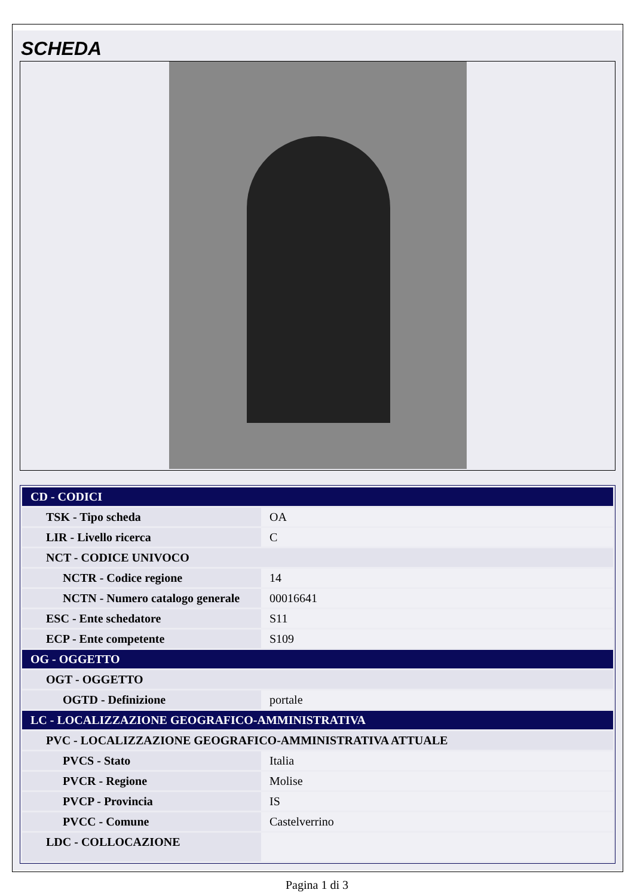SCHEDA
| CD - CODICI | |
| TSK - Tipo scheda | OA |
| LIR - Livello ricerca | C |
| NCT - CODICE UNIVOCO | |
| NCTR - Codice regione | 14 |
| NCTN - Numero catalogo generale | 00016641 |
| ESC - Ente schedatore | S11 |
| ECP - Ente competente | S109 |
| OG - OGGETTO | |
| OGT - OGGETTO | |
| OGTD - Definizione | portale |
| LC - LOCALIZZAZIONE GEOGRAFICO-AMMINISTRATIVA | |
| PVC - LOCALIZZAZIONE GEOGRAFICO-AMMINISTRATIVA ATTUALE | |
| PVCS - Stato | Italia |
| PVCR - Regione | Molise |
| PVCP - Provincia | IS |
| PVCC - Comune | Castelverrino |
| LDC - COLLOCAZIONE | |
Pagina 1 di 3